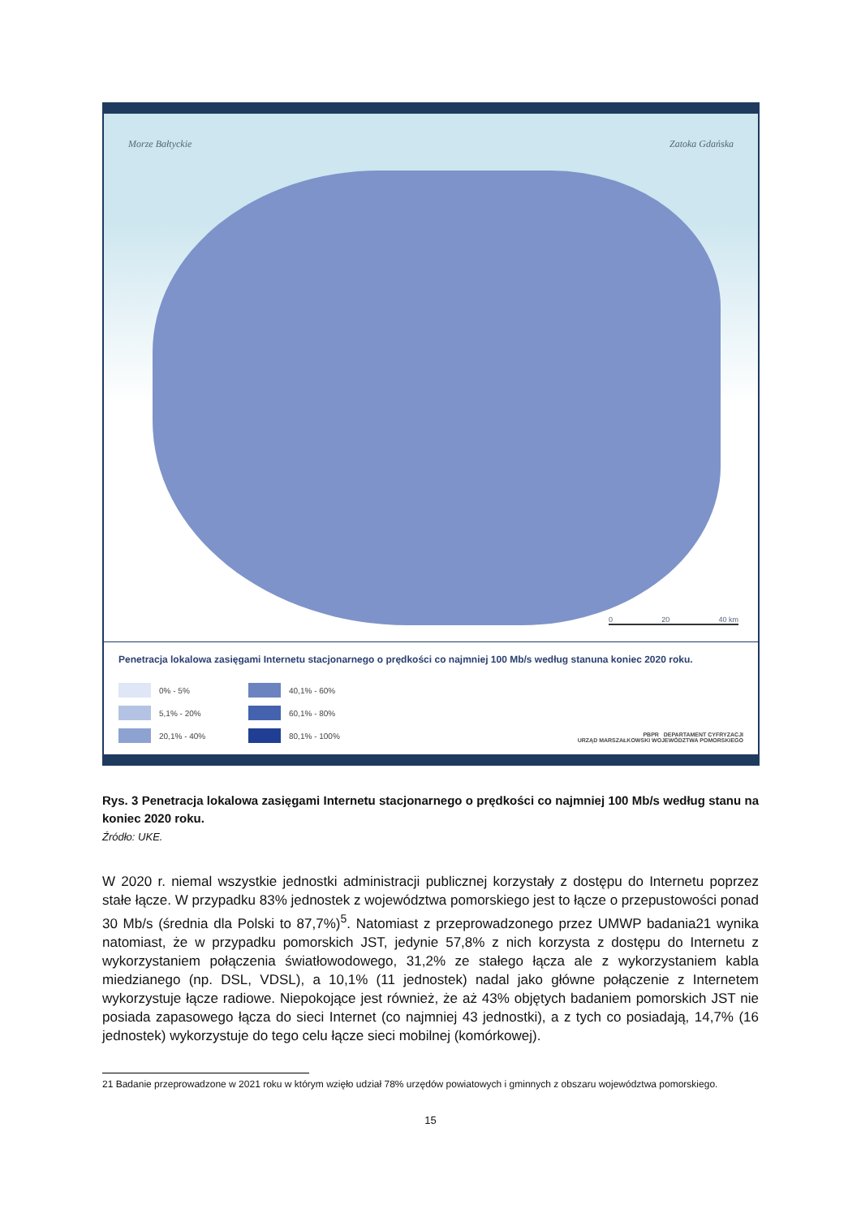Morze Bałtyckie Zatoka Gdańska
0 20 40 km
Penetracja lokalowa zasięgami Internetu stacjonarnego o prędkości co najmniej 100 Mb/s według stanuna koniec 2020 roku.
0% - 5%
40,1% - 60%
PBPR DEPARTAMENT CYFRYZACJI
URZĄD MARSZAŁKOWSKI WOJEWÓDZTWA POMORSKIEGO
5,1% - 20%
60,1% - 80%
20,1% - 40%
80,1% - 100%
Rys. 3 Penetracja lokalowa zasięgami Internetu stacjonarnego o prędkości co najmniej 100 Mb/s według stanu na koniec 2020 roku.
Źródło: UKE.
W 2020 r. niemal wszystkie jednostki administracji publicznej korzystały z dostępu do Internetu poprzez stałe łącze. W przypadku 83% jednostek z województwa pomorskiego jest to łącze o przepustowości ponad 30 Mb/s (średnia dla Polski to 87,7%)<sup>5</sup>. Natomiast z przeprowadzonego przez UMWP badania21 wynika natomiast, że w przypadku pomorskich JST, jedynie 57,8% z nich korzysta z dostępu do Internetu z wykorzystaniem połączenia światłowodowego, 31,2% ze stałego łącza ale z wykorzystaniem kabla miedzianego (np. DSL, VDSL), a 10,1% (11 jednostek) nadal jako główne połączenie z Internetem wykorzystuje łącze radiowe. Niepokojące jest również, że aż 43% objętych badaniem pomorskich JST nie posiada zapasowego łącza do sieci Internet (co najmniej 43 jednostki), a z tych co posiadają, 14,7% (16 jednostek) wykorzystuje do tego celu łącze sieci mobilnej (komórkowej).
21 Badanie przeprowadzone w 2021 roku w którym wzięło udział 78% urzędów powiatowych i gminnych z obszaru województwa pomorskiego.
15